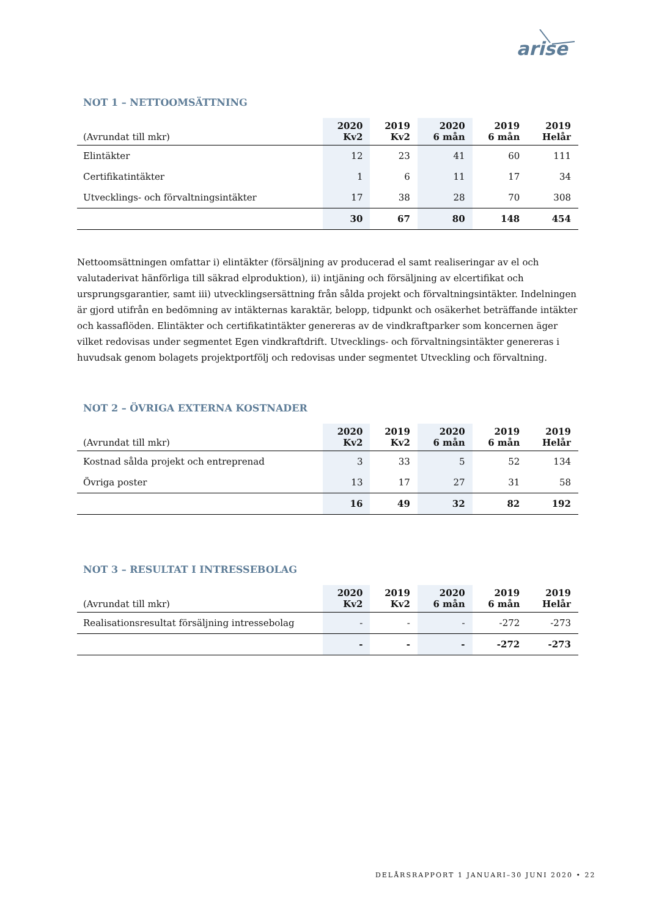arise
NOT 1 – NETTOOMSÄTTNING
| (Avrundat till mkr) | 2020 Kv2 | 2019 Kv2 | 2020 6 mån | 2019 6 mån | 2019 Helår |
| --- | --- | --- | --- | --- | --- |
| Elintäkter | 12 | 23 | 41 | 60 | 111 |
| Certifikatintäkter | 1 | 6 | 11 | 17 | 34 |
| Utvecklings- och förvaltningsintäkter | 17 | 38 | 28 | 70 | 308 |
| | 30 | 67 | 80 | 148 | 454 |
Nettoomsättningen omfattar i) elintäkter (försäljning av producerad el samt realiseringar av el och valutaderivat hänförliga till säkrad elproduktion), ii) intjäning och försäljning av elcertifikat och ursprungsgarantier, samt iii) utvecklingsersättning från sålda projekt och förvaltningsintäkter. Indelningen är gjord utifrån en bedömning av intäkternas karaktär, belopp, tidpunkt och osäkerhet beträffande intäkter och kassaflöden. Elintäkter och certifikatintäkter genereras av de vindkraftparker som koncernen äger vilket redovisas under segmentet Egen vindkraftdrift. Utvecklings- och förvaltningsintäkter genereras i huvudsak genom bolagets projektportfölj och redovisas under segmentet Utveckling och förvaltning.
NOT 2 – ÖVRIGA EXTERNA KOSTNADER
| (Avrundat till mkr) | 2020 Kv2 | 2019 Kv2 | 2020 6 mån | 2019 6 mån | 2019 Helår |
| --- | --- | --- | --- | --- | --- |
| Kostnad sålda projekt och entreprenad | 3 | 33 | 5 | 52 | 134 |
| Övriga poster | 13 | 17 | 27 | 31 | 58 |
| | 16 | 49 | 32 | 82 | 192 |
NOT 3 – RESULTAT I INTRESSEBOLAG
| (Avrundat till mkr) | 2020 Kv2 | 2019 Kv2 | 2020 6 mån | 2019 6 mån | 2019 Helår |
| --- | --- | --- | --- | --- | --- |
| Realisationsresultat försäljning intressebolag | - | - | - | -272 | -273 |
| | - | - | - | -272 | -273 |
DELÅRSRAPPORT 1 JANUARI–30 JUNI 2020 • 22